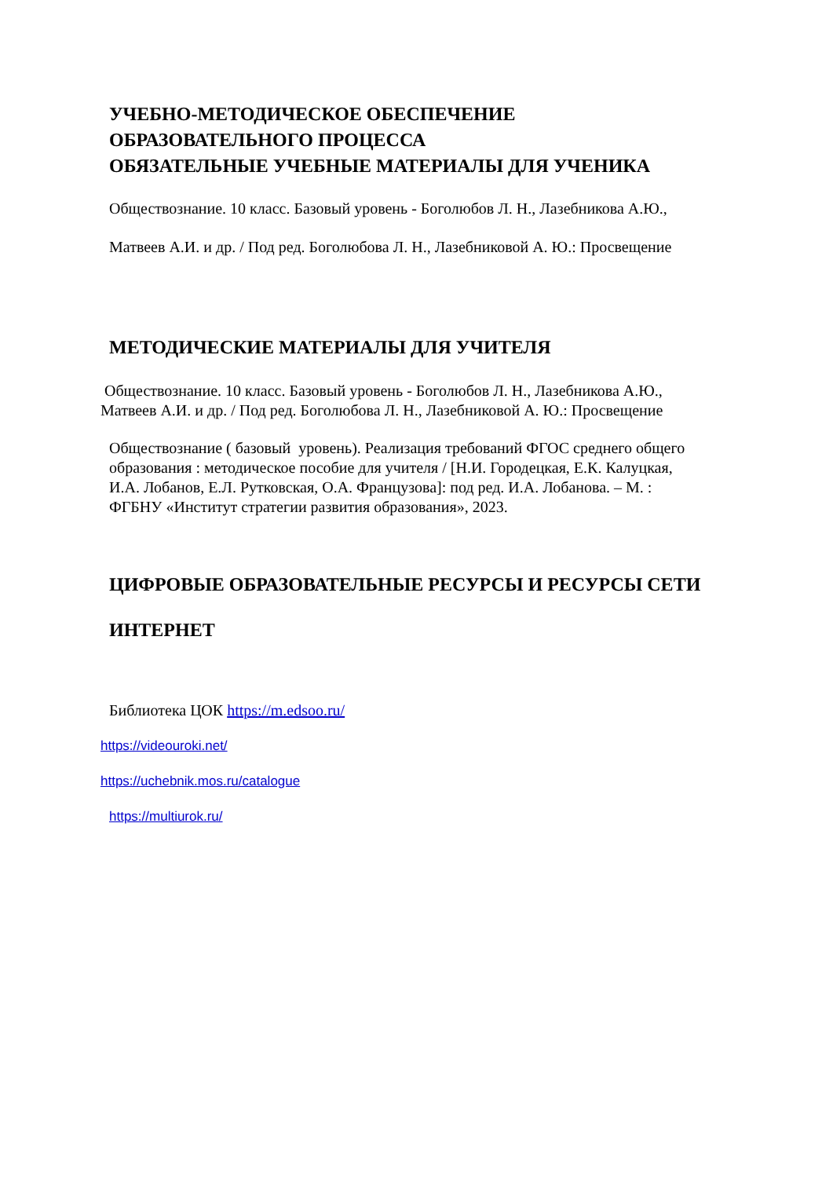УЧЕБНО-МЕТОДИЧЕСКОЕ ОБЕСПЕЧЕНИЕ
ОБРАЗОВАТЕЛЬНОГО ПРОЦЕССА
ОБЯЗАТЕЛЬНЫЕ УЧЕБНЫЕ МАТЕРИАЛЫ ДЛЯ УЧЕНИКА
Обществознание. 10 класс. Базовый уровень - Боголюбов Л. Н., Лазебникова А.Ю.,
Матвеев А.И. и др. / Под ред. Боголюбова Л. Н., Лазебниковой А. Ю.: Просвещение
МЕТОДИЧЕСКИЕ МАТЕРИАЛЫ ДЛЯ УЧИТЕЛЯ
Обществознание. 10 класс. Базовый уровень - Боголюбов Л. Н., Лазебникова А.Ю.,
Матвеев А.И. и др. / Под ред. Боголюбова Л. Н., Лазебниковой А. Ю.: Просвещение
Обществознание ( базовый уровень). Реализация требований ФГОС среднего общего
образования : методическое пособие для учителя / [Н.И. Городецкая, Е.К. Калуцкая,
И.А. Лобанов, Е.Л. Рутковская, О.А. Французова]: под ред. И.А. Лобанова. – М. :
ФГБНУ «Институт стратегии развития образования», 2023.
ЦИФРОВЫЕ ОБРАЗОВАТЕЛЬНЫЕ РЕСУРСЫ И РЕСУРСЫ СЕТИ
ИНТЕРНЕТ
Библиотека ЦОК https://m.edsoo.ru/
https://videouroki.net/
https://uchebnik.mos.ru/catalogue
https://multiurok.ru/